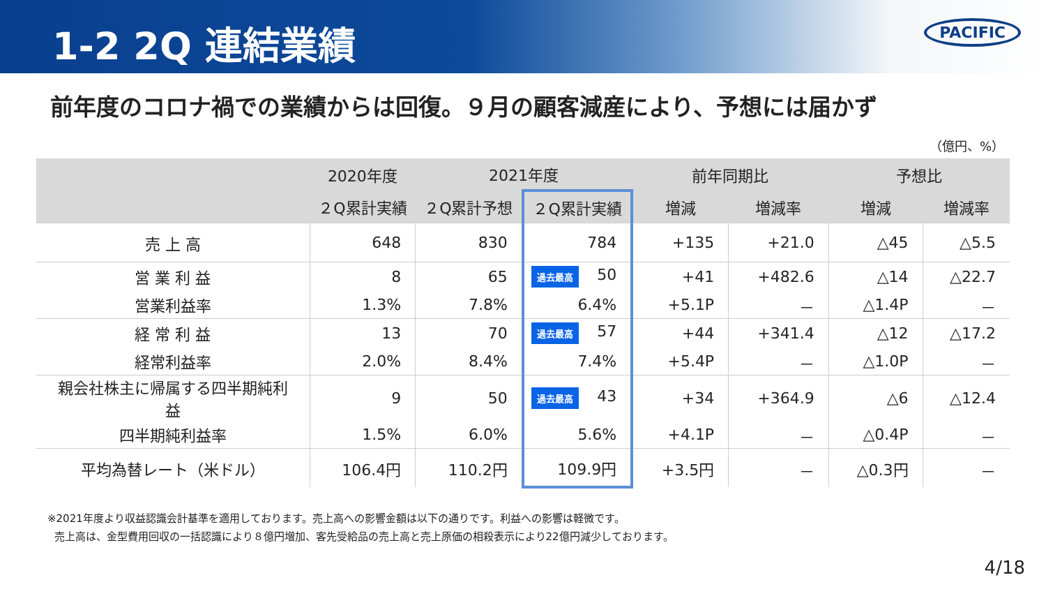1-2 2Q 連結業績
PACIFIC
前年度のコロナ禍での業績からは回復。９月の顧客減産により、予想には届かず
（億円、%）
| | 2020年度 | 2021年度 | | 前年同期比 | | 予想比 | |
| --- | --- | --- | --- | --- | --- | --- | --- |
| | ２Q累計実績 | ２Q累計予想 | ２Q累計実績 | 増減 | 増減率 | 増減 | 増減率 |
| 売 上 高 | 648 | 830 | 784 | +135 | +21.0 | △45 | △5.5 |
| 営 業 利 益 | 8 | 65 | 過去最高 50 | +41 | +482.6 | △14 | △22.7 |
| 営業利益率 | 1.3% | 7.8% | 6.4% | +5.1P | － | △1.4P | － |
| 経 常 利 益 | 13 | 70 | 過去最高 57 | +44 | +341.4 | △12 | △17.2 |
| 経常利益率 | 2.0% | 8.4% | 7.4% | +5.4P | － | △1.0P | － |
| 親会社株主に帰属する四半期純利益 | 9 | 50 | 過去最高 43 | +34 | +364.9 | △6 | △12.4 |
| 四半期純利益率 | 1.5% | 6.0% | 5.6% | +4.1P | － | △0.4P | － |
| 平均為替レート（米ドル） | 106.4円 | 110.2円 | 109.9円 | +3.5円 | － | △0.3円 | － |
※2021年度より収益認識会計基準を適用しております。売上高への影響金額は以下の通りです。利益への影響は軽微です。
売上高は、金型費用回収の一括認識により８億円増加、客先受給品の売上高と売上原価の相殺表示により22億円減少しております。
4/18